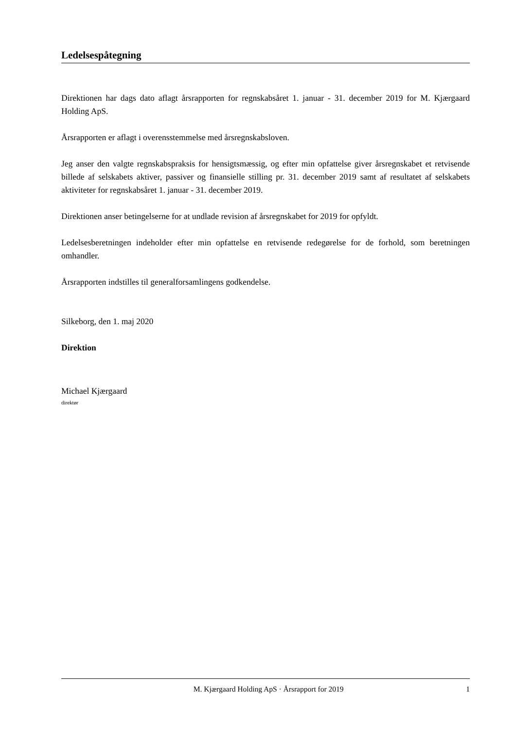Ledelsespåtegning
Direktionen har dags dato aflagt årsrapporten for regnskabsåret 1. januar - 31. december 2019 for M. Kjærgaard Holding ApS.
Årsrapporten er aflagt i overensstemmelse med årsregnskabsloven.
Jeg anser den valgte regnskabspraksis for hensigtsmæssig, og efter min opfattelse giver årsregnskabet et retvisende billede af selskabets aktiver, passiver og finansielle stilling pr. 31. december 2019 samt af resultatet af selskabets aktiviteter for regnskabsåret 1. januar - 31. december 2019.
Direktionen anser betingelserne for at undlade revision af årsregnskabet for 2019 for opfyldt.
Ledelsesberetningen indeholder efter min opfattelse en retvisende redegørelse for de forhold, som beretningen omhandler.
Årsrapporten indstilles til generalforsamlingens godkendelse.
Silkeborg, den 1. maj 2020
Direktion
Michael Kjærgaard
direktør
M. Kjærgaard Holding ApS · Årsrapport for 2019 1